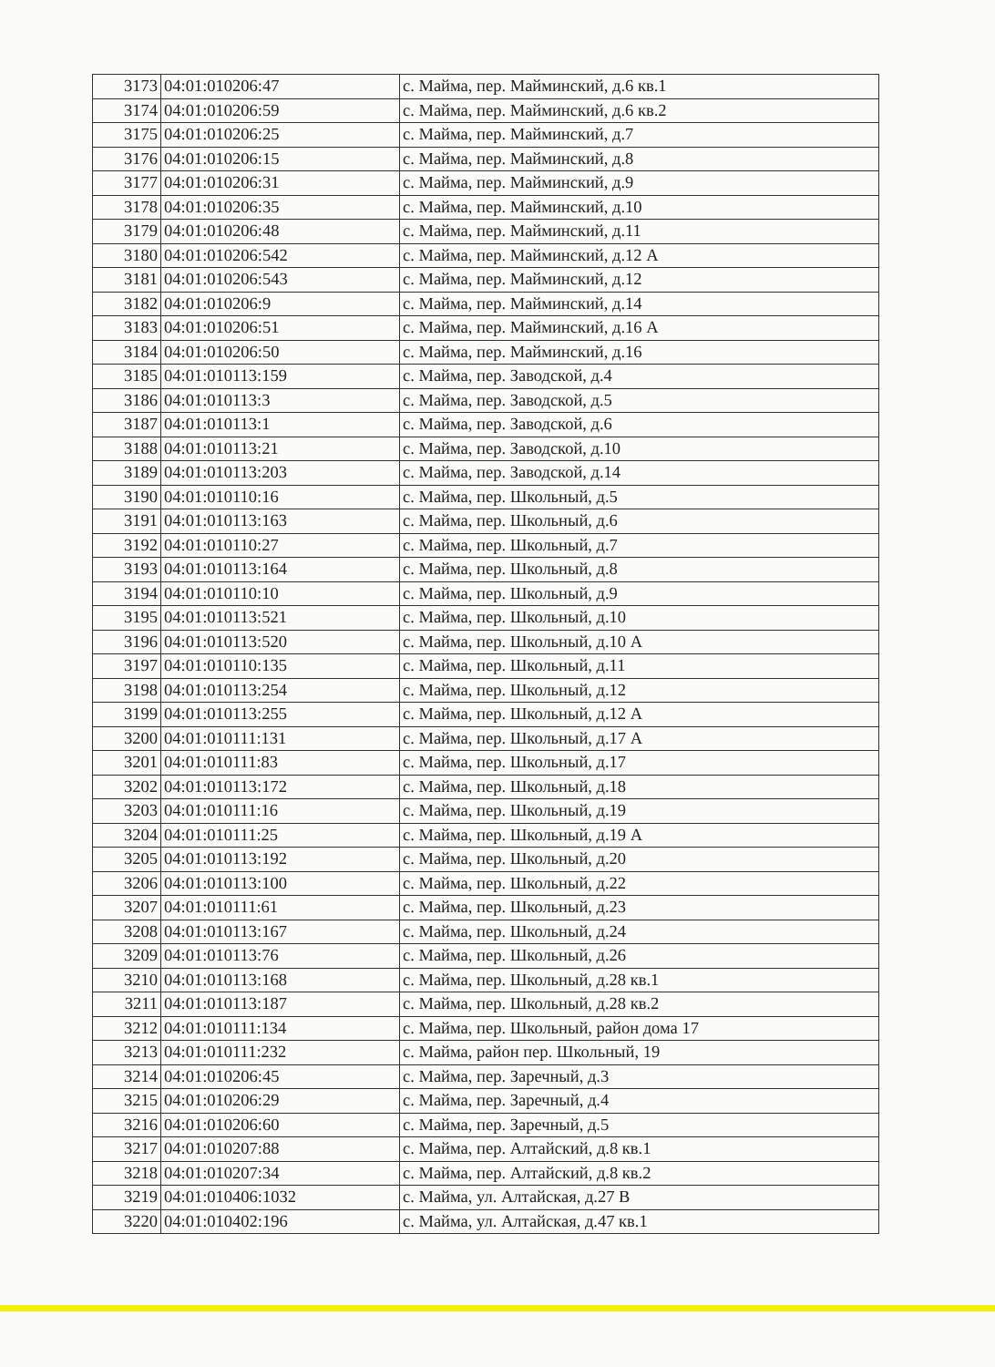| 3173 | 04:01:010206:47 | с. Майма, пер. Майминский, д.6 кв.1 |
| 3174 | 04:01:010206:59 | с. Майма, пер. Майминский, д.6 кв.2 |
| 3175 | 04:01:010206:25 | с. Майма, пер. Майминский, д.7 |
| 3176 | 04:01:010206:15 | с. Майма, пер. Майминский, д.8 |
| 3177 | 04:01:010206:31 | с. Майма, пер. Майминский, д.9 |
| 3178 | 04:01:010206:35 | с. Майма, пер. Майминский, д.10 |
| 3179 | 04:01:010206:48 | с. Майма, пер. Майминский, д.11 |
| 3180 | 04:01:010206:542 | с. Майма, пер. Майминский, д.12 А |
| 3181 | 04:01:010206:543 | с. Майма, пер. Майминский, д.12 |
| 3182 | 04:01:010206:9 | с. Майма, пер. Майминский, д.14 |
| 3183 | 04:01:010206:51 | с. Майма, пер. Майминский, д.16 А |
| 3184 | 04:01:010206:50 | с. Майма, пер. Майминский, д.16 |
| 3185 | 04:01:010113:159 | с. Майма, пер. Заводской, д.4 |
| 3186 | 04:01:010113:3 | с. Майма, пер. Заводской, д.5 |
| 3187 | 04:01:010113:1 | с. Майма, пер. Заводской, д.6 |
| 3188 | 04:01:010113:21 | с. Майма, пер. Заводской, д.10 |
| 3189 | 04:01:010113:203 | с. Майма, пер. Заводской, д.14 |
| 3190 | 04:01:010110:16 | с. Майма, пер. Школьный, д.5 |
| 3191 | 04:01:010113:163 | с. Майма, пер. Школьный, д.6 |
| 3192 | 04:01:010110:27 | с. Майма, пер. Школьный, д.7 |
| 3193 | 04:01:010113:164 | с. Майма, пер. Школьный, д.8 |
| 3194 | 04:01:010110:10 | с. Майма, пер. Школьный, д.9 |
| 3195 | 04:01:010113:521 | с. Майма, пер. Школьный, д.10 |
| 3196 | 04:01:010113:520 | с. Майма, пер. Школьный, д.10 А |
| 3197 | 04:01:010110:135 | с. Майма, пер. Школьный, д.11 |
| 3198 | 04:01:010113:254 | с. Майма, пер. Школьный, д.12 |
| 3199 | 04:01:010113:255 | с. Майма, пер. Школьный, д.12 А |
| 3200 | 04:01:010111:131 | с. Майма, пер. Школьный, д.17 А |
| 3201 | 04:01:010111:83 | с. Майма, пер. Школьный, д.17 |
| 3202 | 04:01:010113:172 | с. Майма, пер. Школьный, д.18 |
| 3203 | 04:01:010111:16 | с. Майма, пер. Школьный, д.19 |
| 3204 | 04:01:010111:25 | с. Майма, пер. Школьный, д.19 А |
| 3205 | 04:01:010113:192 | с. Майма, пер. Школьный, д.20 |
| 3206 | 04:01:010113:100 | с. Майма, пер. Школьный, д.22 |
| 3207 | 04:01:010111:61 | с. Майма, пер. Школьный, д.23 |
| 3208 | 04:01:010113:167 | с. Майма, пер. Школьный, д.24 |
| 3209 | 04:01:010113:76 | с. Майма, пер. Школьный, д.26 |
| 3210 | 04:01:010113:168 | с. Майма, пер. Школьный, д.28 кв.1 |
| 3211 | 04:01:010113:187 | с. Майма, пер. Школьный, д.28 кв.2 |
| 3212 | 04:01:010111:134 | с. Майма, пер. Школьный, район дома 17 |
| 3213 | 04:01:010111:232 | с. Майма, район пер. Школьный, 19 |
| 3214 | 04:01:010206:45 | с. Майма, пер. Заречный, д.3 |
| 3215 | 04:01:010206:29 | с. Майма, пер. Заречный, д.4 |
| 3216 | 04:01:010206:60 | с. Майма, пер. Заречный, д.5 |
| 3217 | 04:01:010207:88 | с. Майма, пер. Алтайский, д.8 кв.1 |
| 3218 | 04:01:010207:34 | с. Майма, пер. Алтайский, д.8 кв.2 |
| 3219 | 04:01:010406:1032 | с. Майма, ул. Алтайская, д.27 В |
| 3220 | 04:01:010402:196 | с. Майма, ул. Алтайская, д.47 кв.1 |